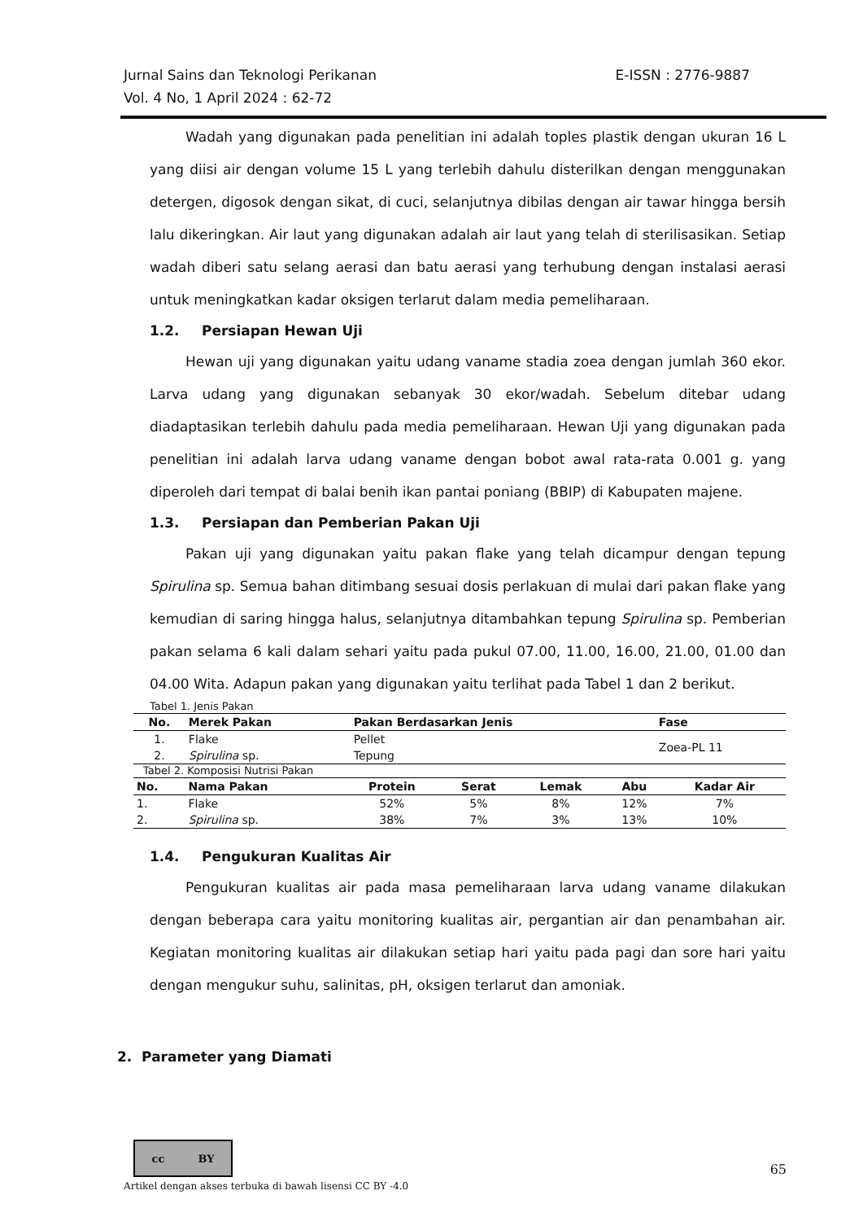Jurnal Sains dan Teknologi Perikanan
Vol. 4 No, 1 April 2024 : 62-72
E-ISSN : 2776-9887
Wadah yang digunakan pada penelitian ini adalah toples plastik dengan ukuran 16 L yang diisi air dengan volume 15 L yang terlebih dahulu disterilkan dengan menggunakan detergen, digosok dengan sikat, di cuci, selanjutnya dibilas dengan air tawar hingga bersih lalu dikeringkan. Air laut yang digunakan adalah air laut yang telah di sterilisasikan. Setiap wadah diberi satu selang aerasi dan batu aerasi yang terhubung dengan instalasi aerasi untuk meningkatkan kadar oksigen terlarut dalam media pemeliharaan.
1.2. Persiapan Hewan Uji
Hewan uji yang digunakan yaitu udang vaname stadia zoea dengan jumlah 360 ekor. Larva udang yang digunakan sebanyak 30 ekor/wadah. Sebelum ditebar udang diadaptasikan terlebih dahulu pada media pemeliharaan. Hewan Uji yang digunakan pada penelitian ini adalah larva udang vaname dengan bobot awal rata-rata 0.001 g. yang diperoleh dari tempat di balai benih ikan pantai poniang (BBIP) di Kabupaten majene.
1.3. Persiapan dan Pemberian Pakan Uji
Pakan uji yang digunakan yaitu pakan flake yang telah dicampur dengan tepung Spirulina sp. Semua bahan ditimbang sesuai dosis perlakuan di mulai dari pakan flake yang kemudian di saring hingga halus, selanjutnya ditambahkan tepung Spirulina sp. Pemberian pakan selama 6 kali dalam sehari yaitu pada pukul 07.00, 11.00, 16.00, 21.00, 01.00 dan 04.00 Wita. Adapun pakan yang digunakan yaitu terlihat pada Tabel 1 dan 2 berikut.
Tabel 1. Jenis Pakan
| No. | Merek Pakan | Pakan Berdasarkan Jenis | Fase |
| --- | --- | --- | --- |
| 1. | Flake | Pellet | Zoea-PL 11 |
| 2. | Spirulina sp. | Tepung | |
Tabel 2. Komposisi Nutrisi Pakan
| No. | Nama Pakan | Protein | Serat | Lemak | Abu | Kadar Air |
| --- | --- | --- | --- | --- | --- | --- |
| 1. | Flake | 52% | 5% | 8% | 12% | 7% |
| 2. | Spirulina sp. | 38% | 7% | 3% | 13% | 10% |
1.4. Pengukuran Kualitas Air
Pengukuran kualitas air pada masa pemeliharaan larva udang vaname dilakukan dengan beberapa cara yaitu monitoring kualitas air, pergantian air dan penambahan air. Kegiatan monitoring kualitas air dilakukan setiap hari yaitu pada pagi dan sore hari yaitu dengan mengukur suhu, salinitas, pH, oksigen terlarut dan amoniak.
2. Parameter yang Diamati
cc BY
65
Artikel dengan akses terbuka di bawah lisensi CC BY -4.0